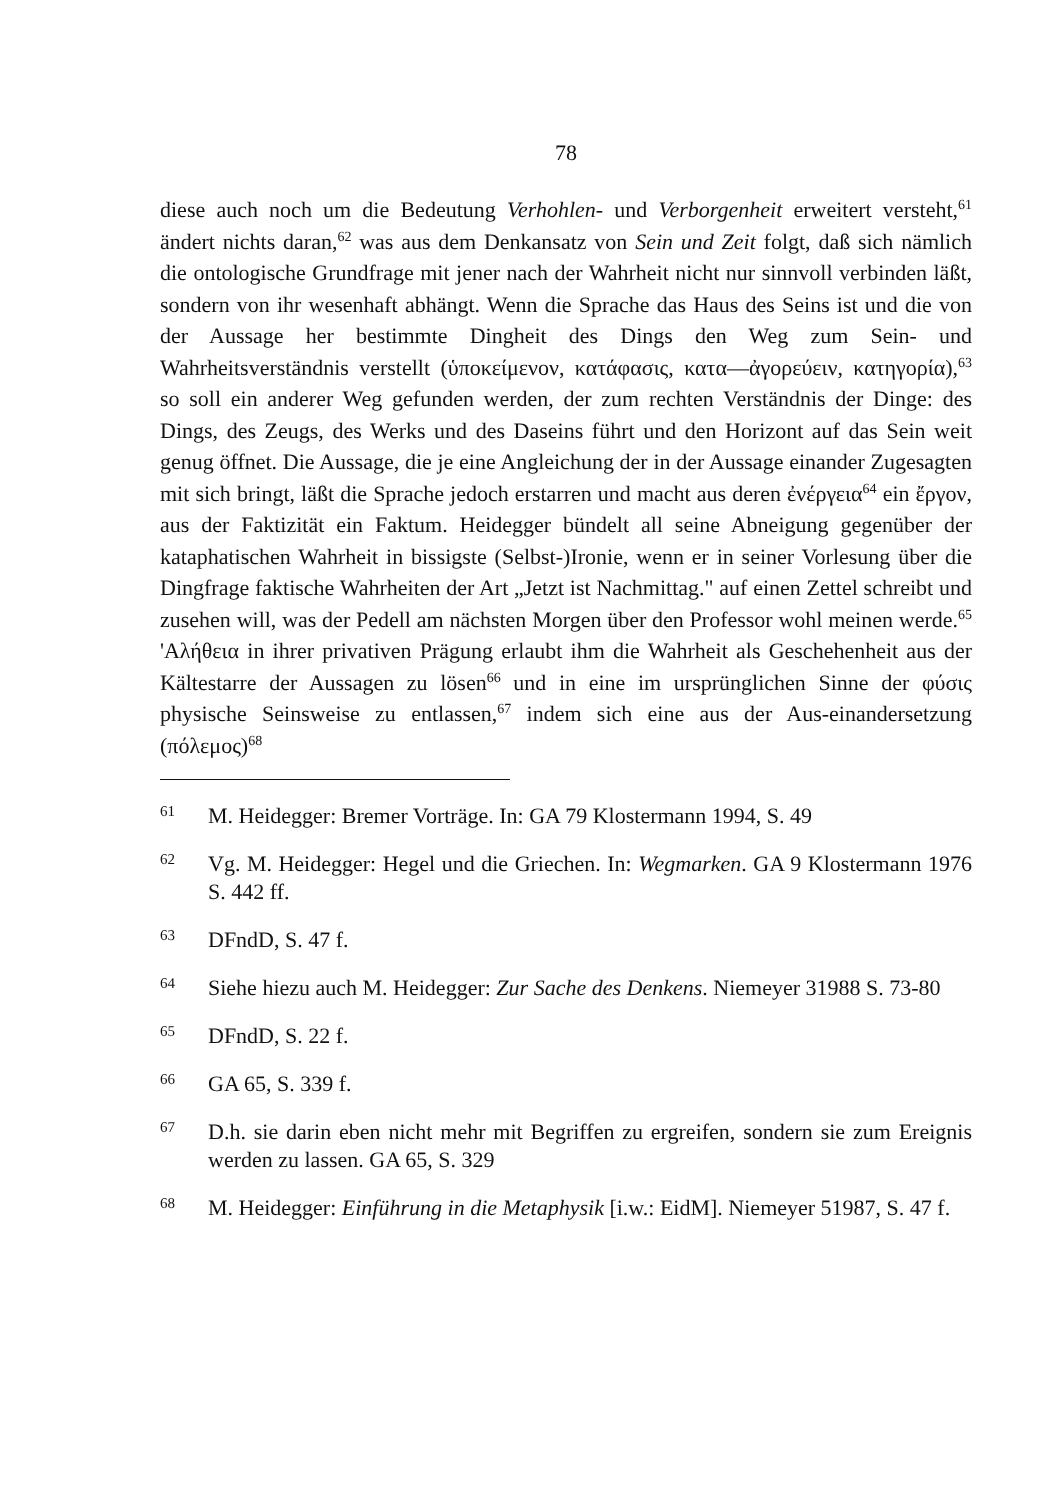78
diese auch noch um die Bedeutung Verhohlen- und Verborgenheit erweitert versteht,<sup>61</sup> ändert nichts daran,<sup>62</sup> was aus dem Denkansatz von Sein und Zeit folgt, daß sich nämlich die ontologische Grundfrage mit jener nach der Wahrheit nicht nur sinnvoll verbinden läßt, sondern von ihr wesenhaft abhängt. Wenn die Sprache das Haus des Seins ist und die von der Aussage her bestimmte Dingheit des Dings den Weg zum Sein- und Wahrheitsverständnis verstellt (ὑποκείμενον, κατάφασις, κατα—ἀγορεύειν, κατηγορία),<sup>63</sup> so soll ein anderer Weg gefunden werden, der zum rechten Verständnis der Dinge: des Dings, des Zeugs, des Werks und des Daseins führt und den Horizont auf das Sein weit genug öffnet. Die Aussage, die je eine Angleichung der in der Aussage einander Zugesagten mit sich bringt, läßt die Sprache jedoch erstarren und macht aus deren ἐνέργεια<sup>64</sup> ein ἔργον, aus der Faktizität ein Faktum. Heidegger bündelt all seine Abneigung gegenüber der kataphatischen Wahrheit in bissigste (Selbst-)Ironie, wenn er in seiner Vorlesung über die Dingfrage faktische Wahrheiten der Art „Jetzt ist Nachmittag." auf einen Zettel schreibt und zusehen will, was der Pedell am nächsten Morgen über den Professor wohl meinen werde.<sup>65</sup> 'Αλήθεια in ihrer privativen Prägung erlaubt ihm die Wahrheit als Geschehenheit aus der Kältestarre der Aussagen zu lösen<sup>66</sup> und in eine im ursprünglichen Sinne der φύσις physische Seinsweise zu entlassen,<sup>67</sup> indem sich eine aus der Aus-einandersetzung (πόλεμος)<sup>68</sup>
61 M. Heidegger: Bremer Vorträge. In: GA 79 Klostermann 1994, S. 49
62 Vg. M. Heidegger: Hegel und die Griechen. In: Wegmarken. GA 9 Klostermann 1976 S. 442 ff.
63 DFndD, S. 47 f.
64 Siehe hiezu auch M. Heidegger: Zur Sache des Denkens. Niemeyer 31988 S. 73-80
65 DFndD, S. 22 f.
66 GA 65, S. 339 f.
67 D.h. sie darin eben nicht mehr mit Begriffen zu ergreifen, sondern sie zum Ereignis werden zu lassen. GA 65, S. 329
68 M. Heidegger: Einführung in die Metaphysik [i.w.: EidM]. Niemeyer 51987, S. 47 f.